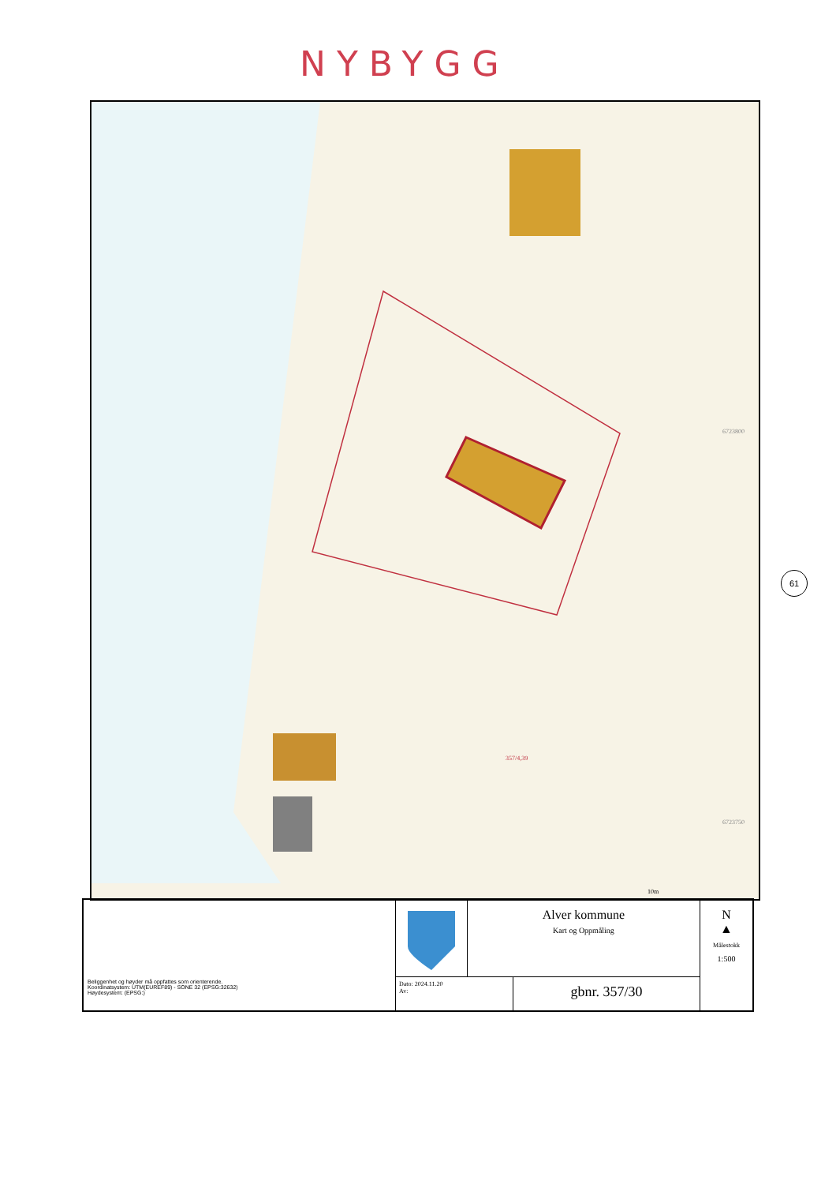NYBYGG
357/4,39
6723800
6723750
10m
61
Beliggenhet og høyder må oppfattes som orienterende.
Koordinatsystem: UTM(EUREF89) - SONE 32 (EPSG:32632)
Høydesystem: (EPSG:)
Alver kommune
Kart og Oppmåling
Dato: 2024.11.20
Av:
gbnr. 357/30
N
▲
Målestokk
1:500